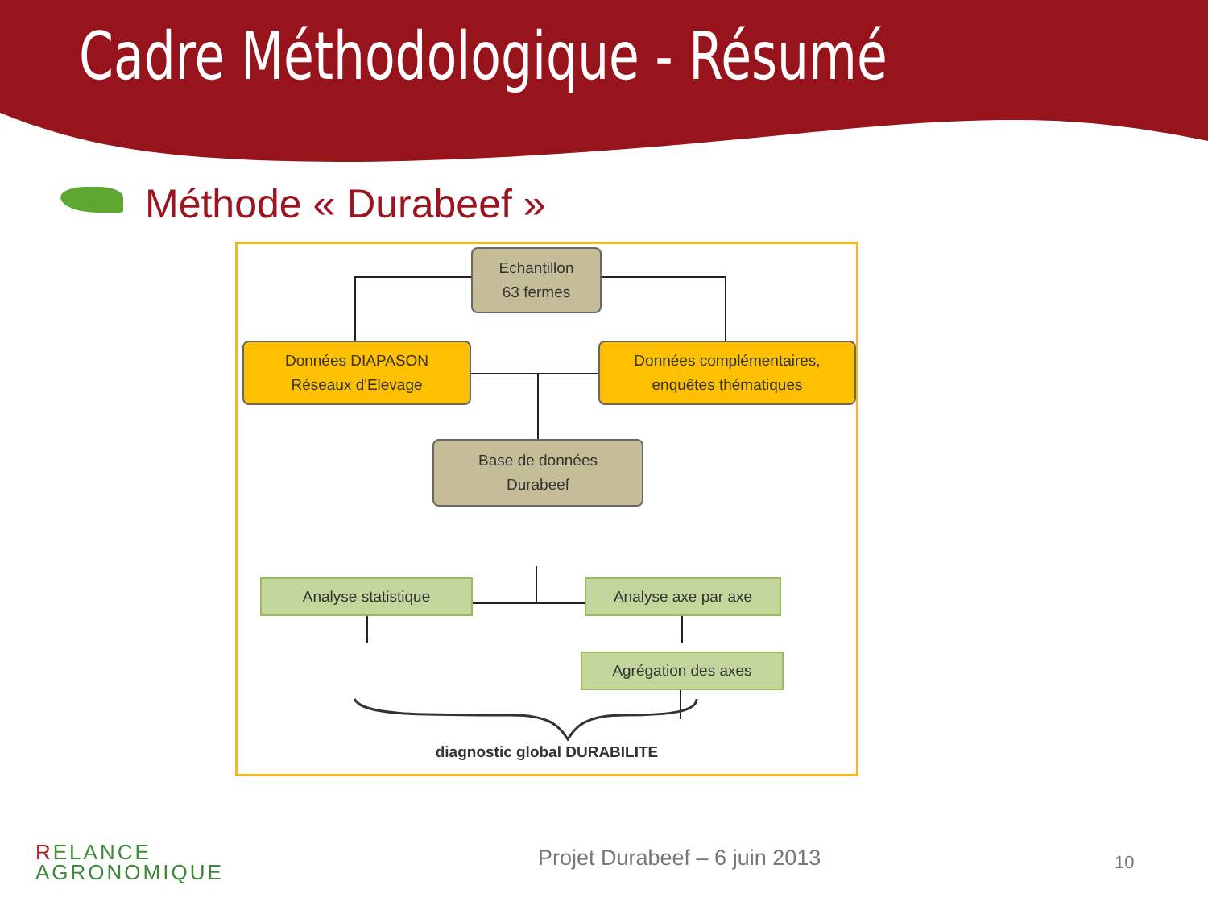Cadre Méthodologique - Résumé
Méthode « Durabeef »
Echantillon
63 fermes
Données DIAPASON
Réseaux d'Elevage
Données complémentaires,
enquêtes thématiques
Base de données
Durabeef
Analyse statistique Analyse axe par axe
Agrégation des axes
diagnostic global DURABILITE
RELANCE
AGRONOMIQUE
Projet Durabeef – 6 juin 2013 10